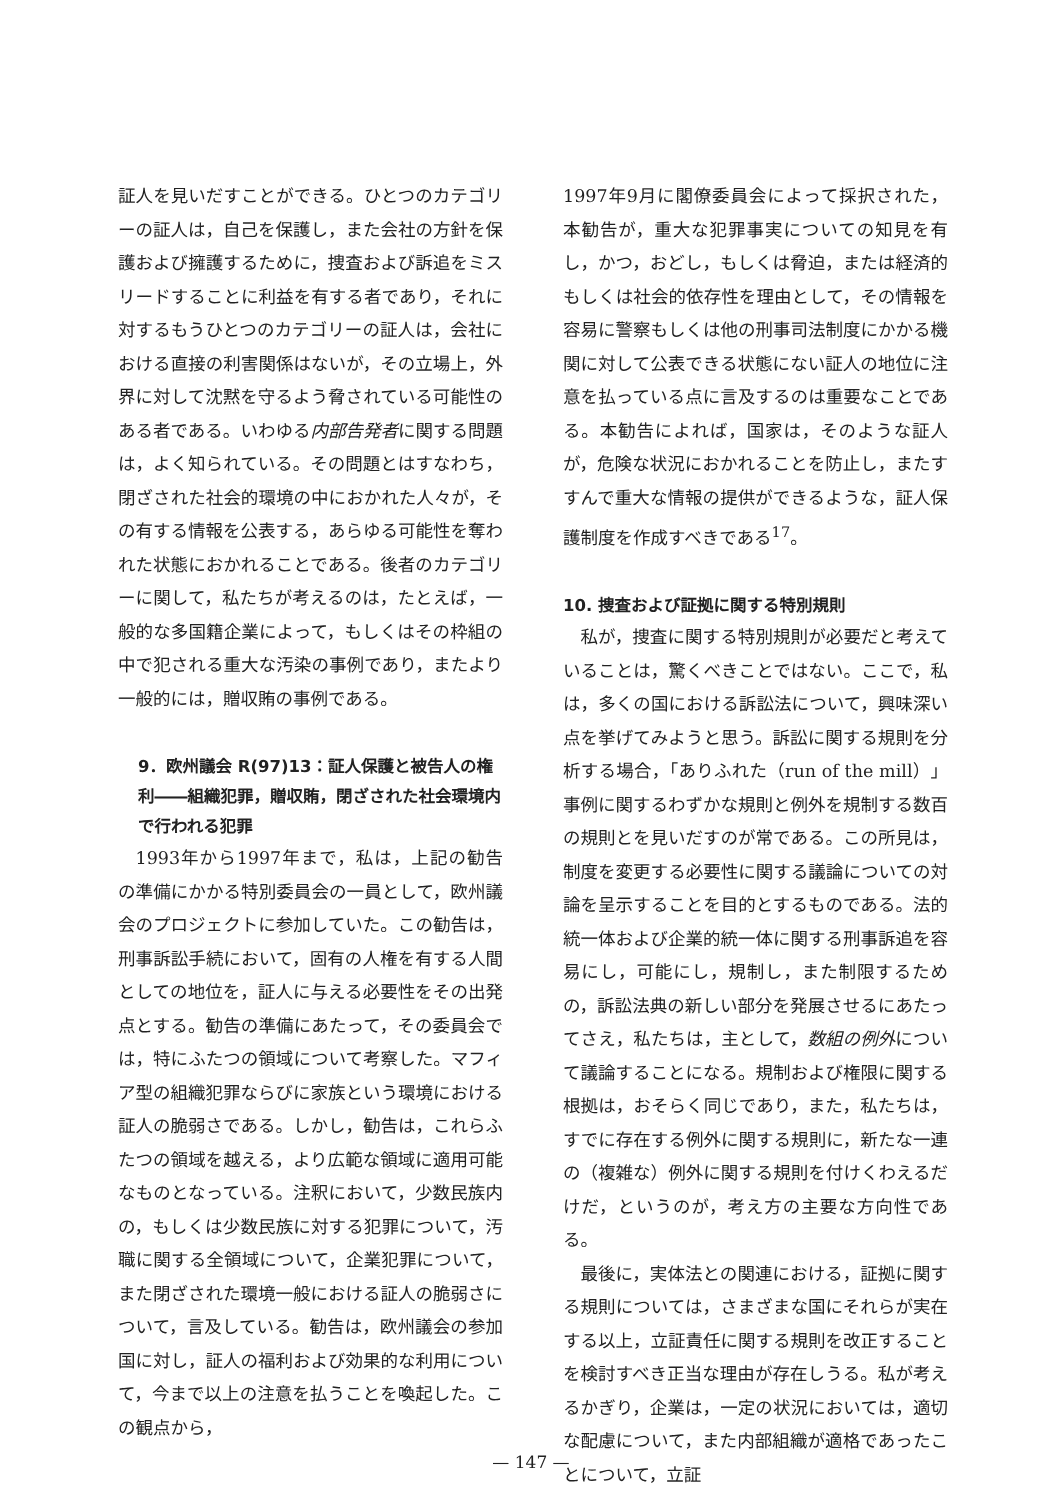証人を見いだすことができる。ひとつのカテゴリーの証人は，自己を保護し，また会社の方針を保護および擁護するために，捜査および訴追をミスリードすることに利益を有する者であり，それに対するもうひとつのカテゴリーの証人は，会社における直接の利害関係はないが，その立場上，外界に対して沈黙を守るよう脅されている可能性のある者である。いわゆる内部告発者に関する問題は，よく知られている。その問題とはすなわち，閉ざされた社会的環境の中におかれた人々が，その有する情報を公表する，あらゆる可能性を奪われた状態におかれることである。後者のカテゴリーに関して，私たちが考えるのは，たとえば，一般的な多国籍企業によって，もしくはその枠組の中で犯される重大な汚染の事例であり，またより一般的には，贈収賄の事例である。
9．欧州議会 R(97)13：証人保護と被告人の権利――組織犯罪，贈収賄，閉ざされた社会環境内で行われる犯罪
1993年から1997年まで，私は，上記の勧告の準備にかかる特別委員会の一員として，欧州議会のプロジェクトに参加していた。この勧告は，刑事訴訟手続において，固有の人権を有する人間としての地位を，証人に与える必要性をその出発点とする。勧告の準備にあたって，その委員会では，特にふたつの領域について考察した。マフィア型の組織犯罪ならびに家族という環境における証人の脆弱さである。しかし，勧告は，これらふたつの領域を越える，より広範な領域に適用可能なものとなっている。注釈において，少数民族内の，もしくは少数民族に対する犯罪について，汚職に関する全領域について，企業犯罪について，また閉ざされた環境一般における証人の脆弱さについて，言及している。勧告は，欧州議会の参加国に対し，証人の福利および効果的な利用について，今まで以上の注意を払うことを喚起した。この観点から，
1997年9月に閣僚委員会によって採択された，本勧告が，重大な犯罪事実についての知見を有し，かつ，おどし，もしくは脅迫，または経済的もしくは社会的依存性を理由として，その情報を容易に警察もしくは他の刑事司法制度にかかる機関に対して公表できる状態にない証人の地位に注意を払っている点に言及するのは重要なことである。本勧告によれば，国家は，そのような証人が，危険な状況におかれることを防止し，またすすんで重大な情報の提供ができるような，証人保護制度を作成すべきである<sup>17</sup>。
10. 捜査および証拠に関する特別規則
私が，捜査に関する特別規則が必要だと考えていることは，驚くべきことではない。ここで，私は，多くの国における訴訟法について，興味深い点を挙げてみようと思う。訴訟に関する規則を分析する場合，「ありふれた（run of the mill）」事例に関するわずかな規則と例外を規制する数百の規則とを見いだすのが常である。この所見は，制度を変更する必要性に関する議論についての対論を呈示することを目的とするものである。法的統一体および企業的統一体に関する刑事訴追を容易にし，可能にし，規制し，また制限するための，訴訟法典の新しい部分を発展させるにあたってさえ，私たちは，主として，数組の例外について議論することになる。規制および権限に関する根拠は，おそらく同じであり，また，私たちは，すでに存在する例外に関する規則に，新たな一連の（複雑な）例外に関する規則を付けくわえるだけだ，というのが，考え方の主要な方向性である。
最後に，実体法との関連における，証拠に関する規則については，さまざまな国にそれらが実在する以上，立証責任に関する規則を改正することを検討すべき正当な理由が存在しうる。私が考えるかぎり，企業は，一定の状況においては，適切な配慮について，また内部組織が適格であったことについて，立証
— 147 —